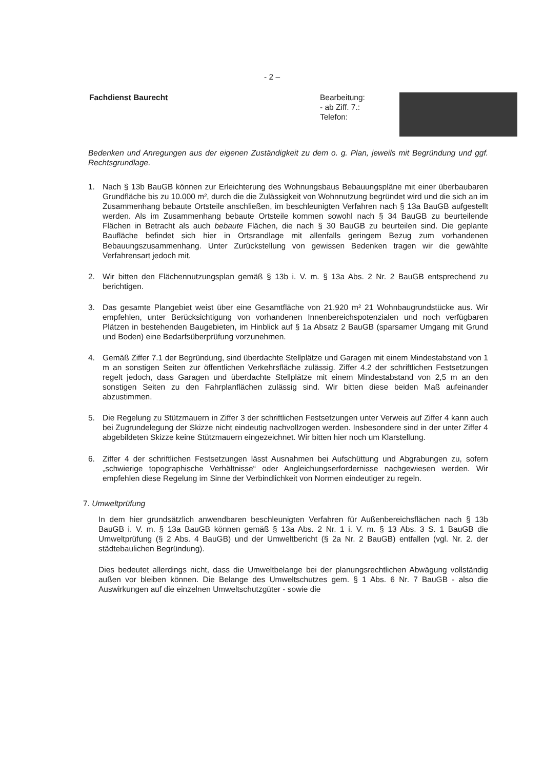- 2 –
Fachdienst Baurecht Bearbeitung:
- ab Ziff. 7.:
Telefon:
Bedenken und Anregungen aus der eigenen Zuständigkeit zu dem o. g. Plan, jeweils mit Begründung und ggf. Rechtsgrundlage.
1. Nach § 13b BauGB können zur Erleichterung des Wohnungsbaus Bebauungspläne mit einer überbaubaren Grundfläche bis zu 10.000 m², durch die die Zulässigkeit von Wohnnutzung begründet wird und die sich an im Zusammenhang bebaute Ortsteile anschließen, im beschleunigten Verfahren nach § 13a BauGB aufgestellt werden. Als im Zusammenhang bebaute Ortsteile kommen sowohl nach § 34 BauGB zu beurteilende Flächen in Betracht als auch bebaute Flächen, die nach § 30 BauGB zu beurteilen sind. Die geplante Baufläche befindet sich hier in Ortsrandlage mit allenfalls geringem Bezug zum vorhandenen Bebauungszusammenhang. Unter Zurückstellung von gewissen Bedenken tragen wir die gewählte Verfahrensart jedoch mit.
2. Wir bitten den Flächennutzungsplan gemäß § 13b i. V. m. § 13a Abs. 2 Nr. 2 BauGB entsprechend zu berichtigen.
3. Das gesamte Plangebiet weist über eine Gesamtfläche von 21.920 m² 21 Wohnbaugrundstücke aus. Wir empfehlen, unter Berücksichtigung von vorhandenen Innenbereichspotenzialen und noch verfügbaren Plätzen in bestehenden Baugebieten, im Hinblick auf § 1a Absatz 2 BauGB (sparsamer Umgang mit Grund und Boden) eine Bedarfsüberprüfung vorzunehmen.
4. Gemäß Ziffer 7.1 der Begründung, sind überdachte Stellplätze und Garagen mit einem Mindestabstand von 1 m an sonstigen Seiten zur öffentlichen Verkehrsfläche zulässig. Ziffer 4.2 der schriftlichen Festsetzungen regelt jedoch, dass Garagen und überdachte Stellplätze mit einem Mindestabstand von 2,5 m an den sonstigen Seiten zu den Fahrplanflächen zulässig sind. Wir bitten diese beiden Maß aufeinander abzustimmen.
5. Die Regelung zu Stützmauern in Ziffer 3 der schriftlichen Festsetzungen unter Verweis auf Ziffer 4 kann auch bei Zugrundelegung der Skizze nicht eindeutig nachvollzogen werden. Insbesondere sind in der unter Ziffer 4 abgebildeten Skizze keine Stützmauern eingezeichnet. Wir bitten hier noch um Klarstellung.
6. Ziffer 4 der schriftlichen Festsetzungen lässt Ausnahmen bei Aufschüttung und Abgrabungen zu, sofern „schwierige topographische Verhältnisse“ oder Angleichungserfordernisse nachgewiesen werden. Wir empfehlen diese Regelung im Sinne der Verbindlichkeit von Normen eindeutiger zu regeln.
7. Umweltprüfung
In dem hier grundsätzlich anwendbaren beschleunigten Verfahren für Außenbereichsflächen nach § 13b BauGB i. V. m. § 13a BauGB können gemäß § 13a Abs. 2 Nr. 1 i. V. m. § 13 Abs. 3 S. 1 BauGB die Umweltprüfung (§ 2 Abs. 4 BauGB) und der Umweltbericht (§ 2a Nr. 2 BauGB) entfallen (vgl. Nr. 2. der städtebaulichen Begründung).
Dies bedeutet allerdings nicht, dass die Umweltbelange bei der planungsrechtlichen Abwägung vollständig außen vor bleiben können. Die Belange des Umweltschutzes gem. § 1 Abs. 6 Nr. 7 BauGB - also die Auswirkungen auf die einzelnen Umweltschutzgüter - sowie die